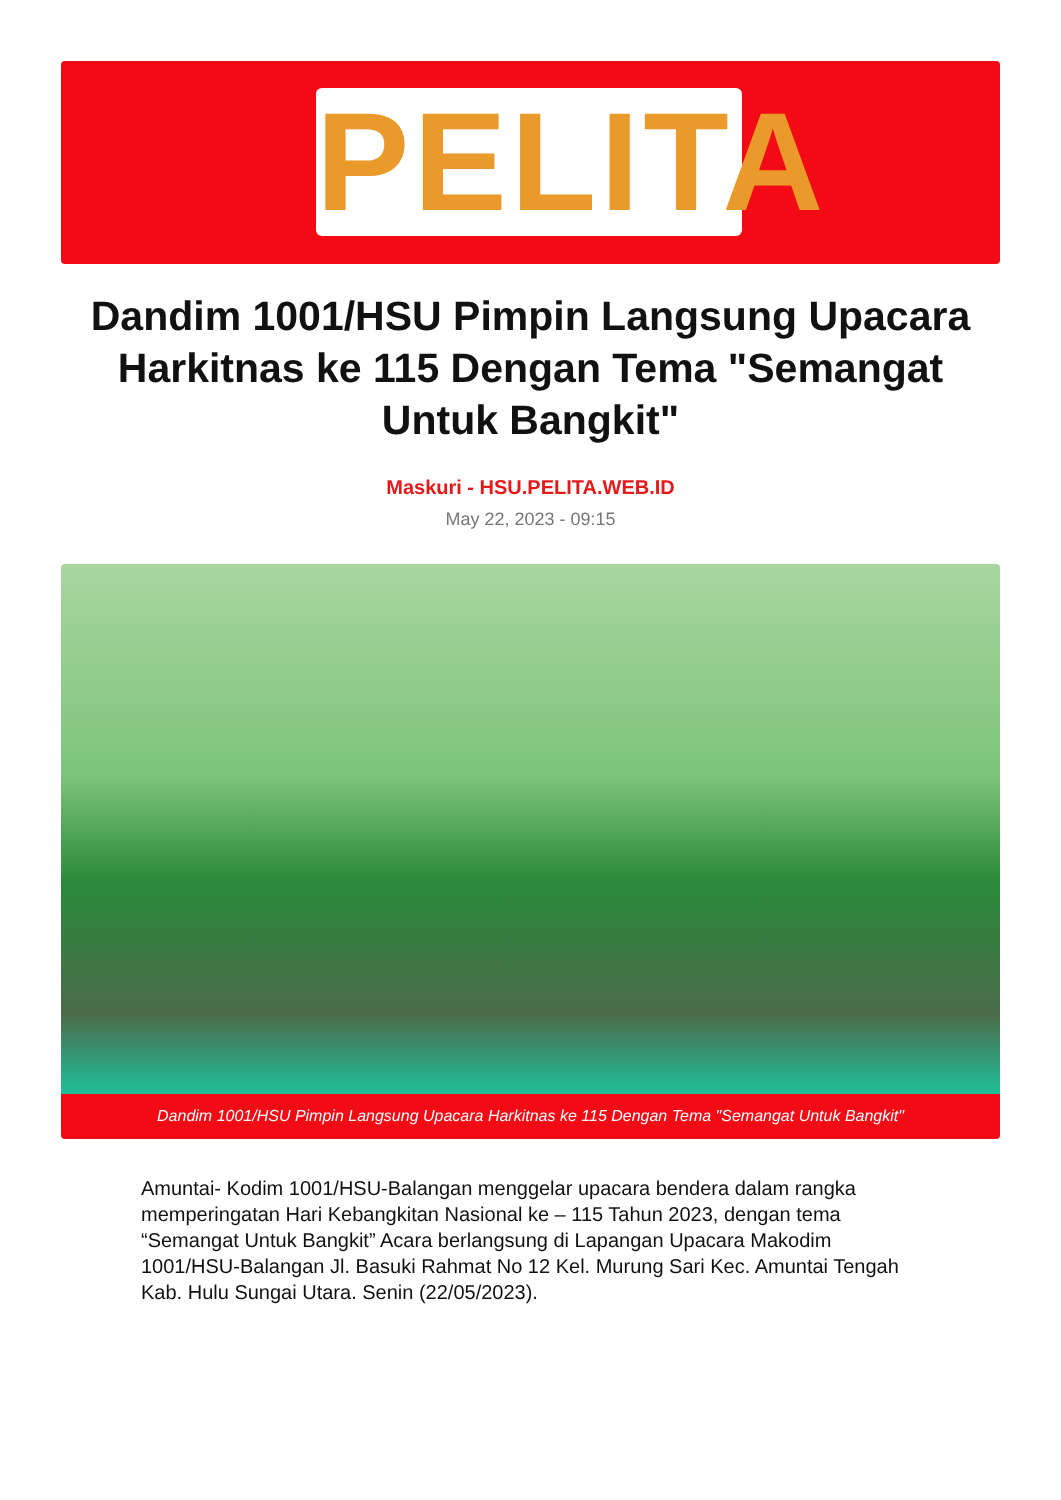PELITA
Dandim 1001/HSU Pimpin Langsung Upacara Harkitnas ke 115 Dengan Tema "Semangat Untuk Bangkit"
Maskuri - HSU.PELITA.WEB.ID
May 22, 2023 - 09:15
Dandim 1001/HSU Pimpin Langsung Upacara Harkitnas ke 115 Dengan Tema "Semangat Untuk Bangkit"
Amuntai- Kodim 1001/HSU-Balangan menggelar upacara bendera dalam rangka memperingatan Hari Kebangkitan Nasional ke – 115 Tahun 2023, dengan tema “Semangat Untuk Bangkit” Acara berlangsung di Lapangan Upacara Makodim 1001/HSU-Balangan Jl. Basuki Rahmat No 12 Kel. Murung Sari Kec. Amuntai Tengah Kab. Hulu Sungai Utara. Senin (22/05/2023).